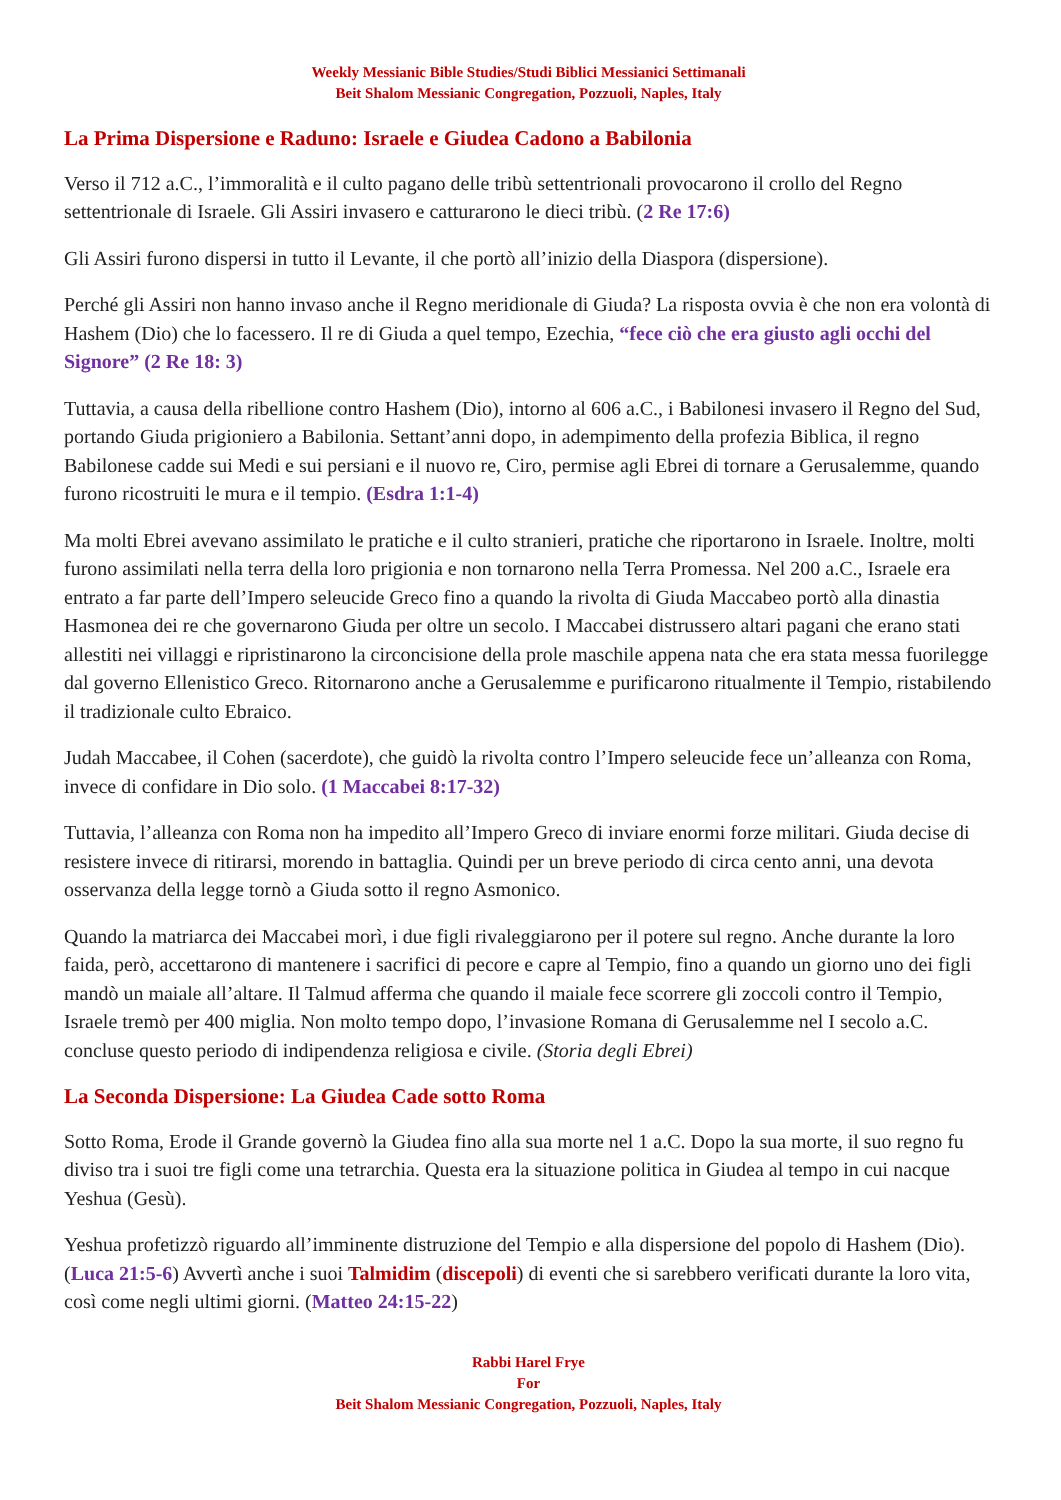Weekly Messianic Bible Studies/Studi Biblici Messianici Settimanali
Beit Shalom Messianic Congregation, Pozzuoli, Naples, Italy
La Prima Dispersione e Raduno: Israele e Giudea Cadono a Babilonia
Verso il 712 a.C., l’immoralità e il culto pagano delle tribù settentrionali provocarono il crollo del Regno settentrionale di Israele. Gli Assiri invasero e catturarono le dieci tribù. (2 Re 17:6)
Gli Assiri furono dispersi in tutto il Levante, il che portò all’inizio della Diaspora (dispersione).
Perché gli Assiri non hanno invaso anche il Regno meridionale di Giuda? La risposta ovvia è che non era volontà di Hashem (Dio) che lo facessero. Il re di Giuda a quel tempo, Ezechia, “fece ciò che era giusto agli occhi del Signore” (2 Re 18: 3)
Tuttavia, a causa della ribellione contro Hashem (Dio), intorno al 606 a.C., i Babilonesi invasero il Regno del Sud, portando Giuda prigioniero a Babilonia. Settant’anni dopo, in adempimento della profezia Biblica, il regno Babilonese cadde sui Medi e sui persiani e il nuovo re, Ciro, permise agli Ebrei di tornare a Gerusalemme, quando furono ricostruiti le mura e il tempio. (Esdra 1:1-4)
Ma molti Ebrei avevano assimilato le pratiche e il culto stranieri, pratiche che riportarono in Israele. Inoltre, molti furono assimilati nella terra della loro prigionia e non tornarono nella Terra Promessa. Nel 200 a.C., Israele era entrato a far parte dell’Impero seleucide Greco fino a quando la rivolta di Giuda Maccabeo portò alla dinastia Hasmonea dei re che governarono Giuda per oltre un secolo. I Maccabei distrussero altari pagani che erano stati allestiti nei villaggi e ripristinarono la circoncisione della prole maschile appena nata che era stata messa fuorilegge dal governo Ellenistico Greco. Ritornarono anche a Gerusalemme e purificarono ritualmente il Tempio, ristabilendo il tradizionale culto Ebraico.
Judah Maccabee, il Cohen (sacerdote), che guidò la rivolta contro l’Impero seleucide fece un’alleanza con Roma, invece di confidare in Dio solo. (1 Maccabei 8:17-32)
Tuttavia, l’alleanza con Roma non ha impedito all’Impero Greco di inviare enormi forze militari. Giuda decise di resistere invece di ritirarsi, morendo in battaglia. Quindi per un breve periodo di circa cento anni, una devota osservanza della legge tornò a Giuda sotto il regno Asmonico.
Quando la matriarca dei Maccabei morì, i due figli rivaleggiarono per il potere sul regno. Anche durante la loro faida, però, accettarono di mantenere i sacrifici di pecore e capre al Tempio, fino a quando un giorno uno dei figli mandò un maiale all’altare. Il Talmud afferma che quando il maiale fece scorrere gli zoccoli contro il Tempio, Israele tremò per 400 miglia. Non molto tempo dopo, l’invasione Romana di Gerusalemme nel I secolo a.C. concluse questo periodo di indipendenza religiosa e civile. (Storia degli Ebrei)
La Seconda Dispersione: La Giudea Cade sotto Roma
Sotto Roma, Erode il Grande governò la Giudea fino alla sua morte nel 1 a.C. Dopo la sua morte, il suo regno fu diviso tra i suoi tre figli come una tetrarchia. Questa era la situazione politica in Giudea al tempo in cui nacque Yeshua (Gesù).
Yeshua profetizzò riguardo all’imminente distruzione del Tempio e alla dispersione del popolo di Hashem (Dio). (Luca 21:5-6) Avvertì anche i suoi Talmidim (discepoli) di eventi che si sarebbero verificati durante la loro vita, così come negli ultimi giorni. (Matteo 24:15-22)
Rabbi Harel Frye
For
Beit Shalom Messianic Congregation, Pozzuoli, Naples, Italy